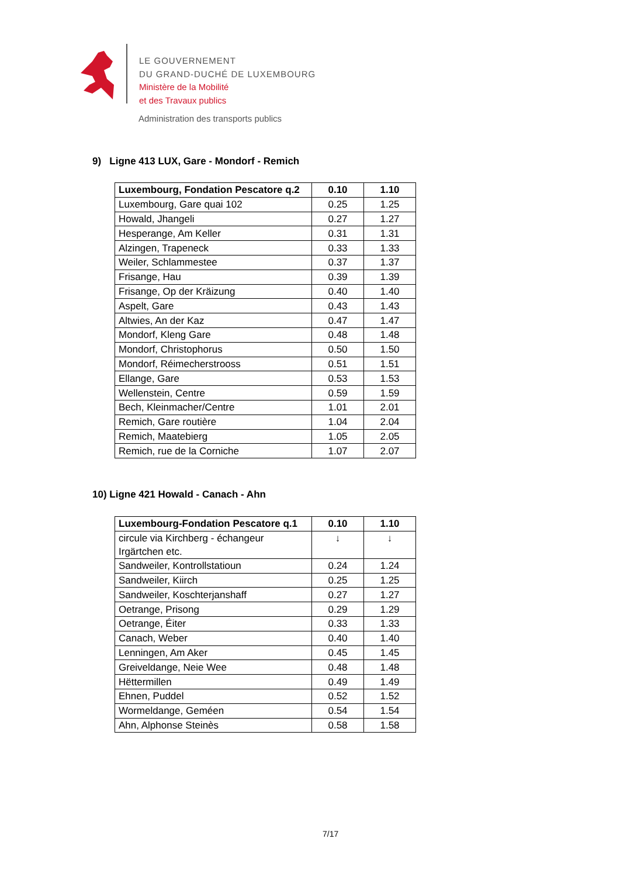LE GOUVERNEMENT
DU GRAND-DUCHÉ DE LUXEMBOURG
Ministère de la Mobilité
et des Travaux publics
Administration des transports publics
9) Ligne 413 LUX, Gare - Mondorf - Remich
| Luxembourg, Fondation Pescatore q.2 | 0.10 | 1.10 |
| --- | --- | --- |
| Luxembourg, Gare quai 102 | 0.25 | 1.25 |
| Howald, Jhangeli | 0.27 | 1.27 |
| Hesperange, Am Keller | 0.31 | 1.31 |
| Alzingen, Trapeneck | 0.33 | 1.33 |
| Weiler, Schlammestee | 0.37 | 1.37 |
| Frisange, Hau | 0.39 | 1.39 |
| Frisange, Op der Kräizung | 0.40 | 1.40 |
| Aspelt, Gare | 0.43 | 1.43 |
| Altwies, An der Kaz | 0.47 | 1.47 |
| Mondorf, Kleng Gare | 0.48 | 1.48 |
| Mondorf, Christophorus | 0.50 | 1.50 |
| Mondorf, Réimecherstrooss | 0.51 | 1.51 |
| Ellange, Gare | 0.53 | 1.53 |
| Wellenstein, Centre | 0.59 | 1.59 |
| Bech, Kleinmacher/Centre | 1.01 | 2.01 |
| Remich, Gare routière | 1.04 | 2.04 |
| Remich, Maatebierg | 1.05 | 2.05 |
| Remich, rue de la Corniche | 1.07 | 2.07 |
10) Ligne 421 Howald - Canach - Ahn
| Luxembourg-Fondation Pescatore q.1 | 0.10 | 1.10 |
| --- | --- | --- |
| circule via Kirchberg - échangeur Irgärtchen etc. | ↓ | ↓ |
| Sandweiler, Kontrollstatioun | 0.24 | 1.24 |
| Sandweiler, Kiirch | 0.25 | 1.25 |
| Sandweiler, Koschterjanshaff | 0.27 | 1.27 |
| Oetrange, Prisong | 0.29 | 1.29 |
| Oetrange, Éiter | 0.33 | 1.33 |
| Canach, Weber | 0.40 | 1.40 |
| Lenningen, Am Aker | 0.45 | 1.45 |
| Greiveldange, Neie Wee | 0.48 | 1.48 |
| Hëttermillen | 0.49 | 1.49 |
| Ehnen, Puddel | 0.52 | 1.52 |
| Wormeldange, Geméen | 0.54 | 1.54 |
| Ahn, Alphonse Steinès | 0.58 | 1.58 |
7/17